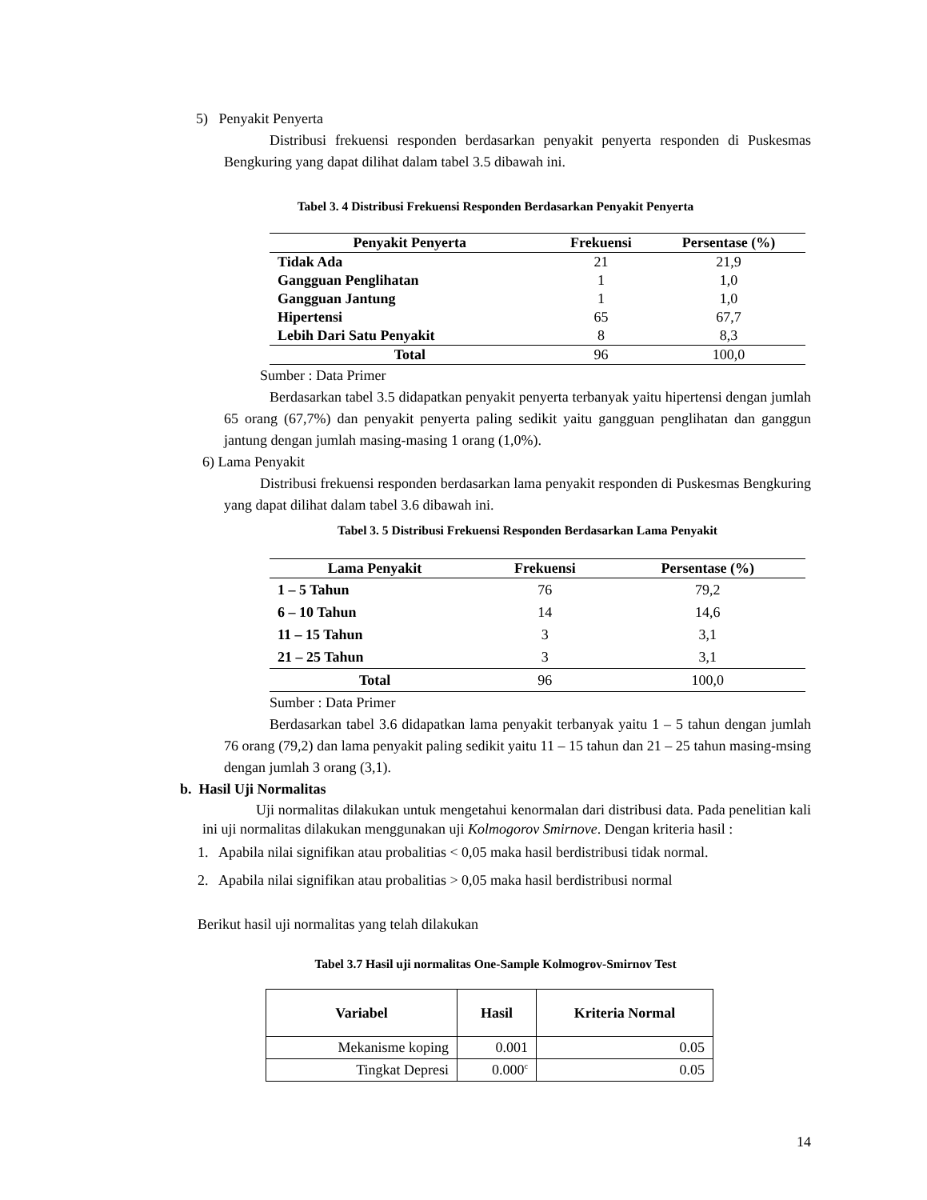5) Penyakit Penyerta
Distribusi frekuensi responden berdasarkan penyakit penyerta responden di Puskesmas Bengkuring yang dapat dilihat dalam tabel 3.5 dibawah ini.
Tabel 3. 4 Distribusi Frekuensi Responden Berdasarkan Penyakit Penyerta
| Penyakit Penyerta | Frekuensi | Persentase (%) |
| --- | --- | --- |
| Tidak Ada | 21 | 21,9 |
| Gangguan Penglihatan | 1 | 1,0 |
| Gangguan Jantung | 1 | 1,0 |
| Hipertensi | 65 | 67,7 |
| Lebih Dari Satu Penyakit | 8 | 8,3 |
| Total | 96 | 100,0 |
Sumber : Data Primer
Berdasarkan tabel 3.5 didapatkan penyakit penyerta terbanyak yaitu hipertensi dengan jumlah 65 orang (67,7%) dan penyakit penyerta paling sedikit yaitu gangguan penglihatan dan ganggun jantung dengan jumlah masing-masing 1 orang (1,0%).
6) Lama Penyakit
Distribusi frekuensi responden berdasarkan lama penyakit responden di Puskesmas Bengkuring yang dapat dilihat dalam tabel 3.6 dibawah ini.
Tabel 3. 5 Distribusi Frekuensi Responden Berdasarkan Lama Penyakit
| Lama Penyakit | Frekuensi | Persentase (%) |
| --- | --- | --- |
| 1 – 5 Tahun | 76 | 79,2 |
| 6 – 10 Tahun | 14 | 14,6 |
| 11 – 15 Tahun | 3 | 3,1 |
| 21 – 25 Tahun | 3 | 3,1 |
| Total | 96 | 100,0 |
Sumber : Data Primer
Berdasarkan tabel 3.6 didapatkan lama penyakit terbanyak yaitu 1 – 5 tahun dengan jumlah 76 orang (79,2) dan lama penyakit paling sedikit yaitu 11 – 15 tahun dan 21 – 25 tahun masing-msing dengan jumlah 3 orang (3,1).
b. Hasil Uji Normalitas
Uji normalitas dilakukan untuk mengetahui kenormalan dari distribusi data. Pada penelitian kali ini uji normalitas dilakukan menggunakan uji Kolmogorov Smirnove. Dengan kriteria hasil :
1. Apabila nilai signifikan atau probalitias < 0,05 maka hasil berdistribusi tidak normal.
2. Apabila nilai signifikan atau probalitias > 0,05 maka hasil berdistribusi normal
Berikut hasil uji normalitas yang telah dilakukan
Tabel 3.7 Hasil uji normalitas One-Sample Kolmogrov-Smirnov Test
| Variabel | Hasil | Kriteria Normal |
| --- | --- | --- |
| Mekanisme koping | 0.001 | 0.05 |
| Tingkat Depresi | 0.000<sup>c</sup> | 0.05 |
14